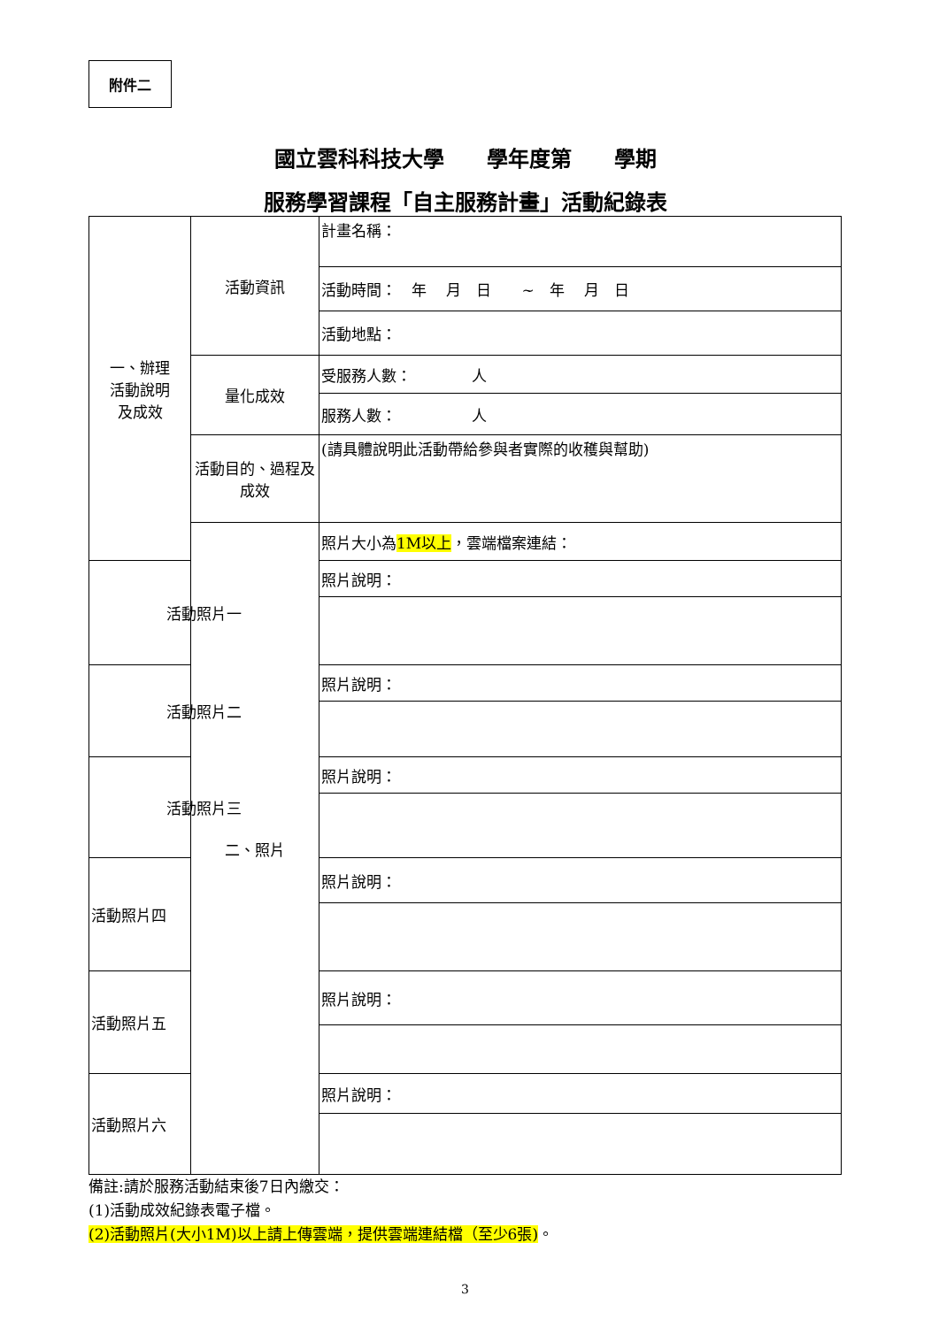附件二
國立雲科科技大學　　學年度第　　學期
服務學習課程「自主服務計畫」活動紀錄表
| 一、辦理 活動說明 及成效 | 活動資訊 | 計畫名稱： |
| | | 活動時間： 年 月 日 ~ 年 月 日 |
| | | 活動地點： |
| | 量化成效 | 受服務人數： 人 |
| | | 服務人數： 人 |
| | 活動目的、過程及成效 | (請具體說明此活動帶給參與者實際的收穫與幫助) |
| | 二、照片 | 照片大小為 1M以上 ，雲端檔案連結： |
| 活動照片一 | | 照片說明： |
| 活動照片二 | | 照片說明： |
| 活動照片三 | | 照片說明： |
| 活動照片四 | | 照片說明： |
| 活動照片五 | | 照片說明： |
| 活動照片六 | | 照片說明： |
備註:請於服務活動結束後7日內繳交：
(1)活動成效紀錄表電子檔。
(2)活動照片(大小1M)以上請上傳雲端，提供雲端連結檔（至少6張)。
3